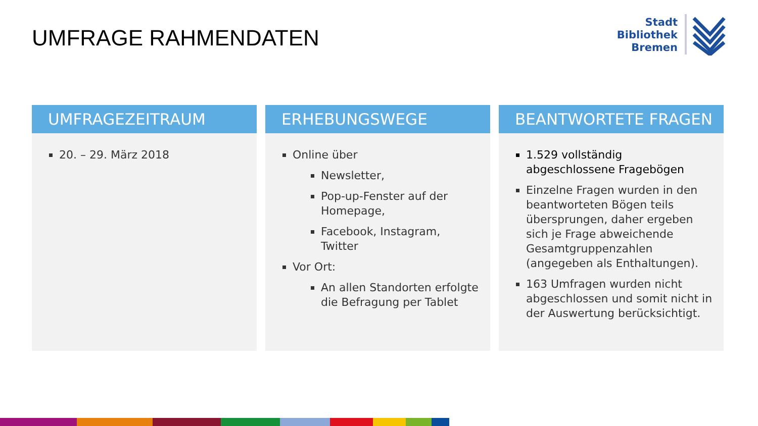UMFRAGE RAHMENDATEN
Stadt
Bibliothek
Bremen
UMFRAGEZEITRAUM
20. – 29. März 2018
ERHEBUNGSWEGE
Online über
Newsletter,
Pop-up-Fenster auf der Homepage,
Facebook, Instagram, Twitter
Vor Ort:
An allen Standorten erfolgte die Befragung per Tablet
BEANTWORTETE FRAGEN
1.529 vollständig abgeschlossene Fragebögen
Einzelne Fragen wurden in den beantworteten Bögen teils übersprungen, daher ergeben sich je Frage abweichende Gesamtgruppenzahlen (angegeben als Enthaltungen).
163 Umfragen wurden nicht abgeschlossen und somit nicht in der Auswertung berücksichtigt.